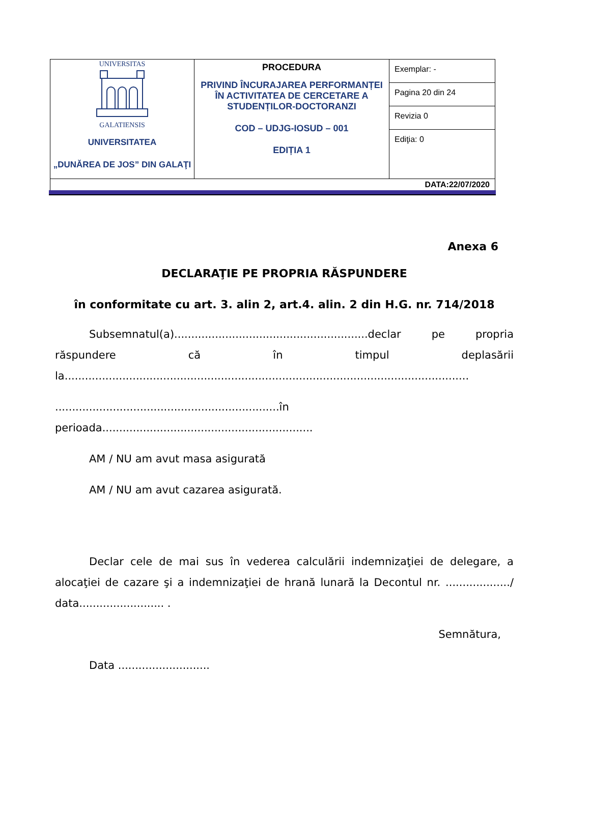| UNIVERSITAS GALATIENSIS UNIVERSITATEA „DUNĂREA DE JOS” DIN GALAŢI | PROCEDURA PRIVIND ÎNCURAJAREA PERFORMANȚEI ÎN ACTIVITATEA DE CERCETARE A STUDENȚILOR-DOCTORANZI COD – UDJG-IOSUD – 001 EDIȚIA 1 | Exemplar: - |
| | | Pagina 20 din 24 |
| | | Revizia 0 |
| | | Ediţia: 0 |
| DATA:22/07/2020 | | |
Anexa 6
DECLARAŢIE PE PROPRIA RĂSPUNDERE
în conformitate cu art. 3. alin 2, art.4. alin. 2 din H.G. nr. 714/2018
Subsemnatul(a).........................................................declar pe propria răspundere că în timpul deplasării
la.......................................................................................................................
..................................................................în
perioada..............................................................
AM / NU am avut masa asigurată
AM / NU am avut cazarea asigurată.
Declar cele de mai sus în vederea calculării indemnizaţiei de delegare, a alocaţiei de cazare şi a indemnizaţiei de hrană lunară la Decontul nr. .................../ data......................... .
Semnătura,
Data ...........................